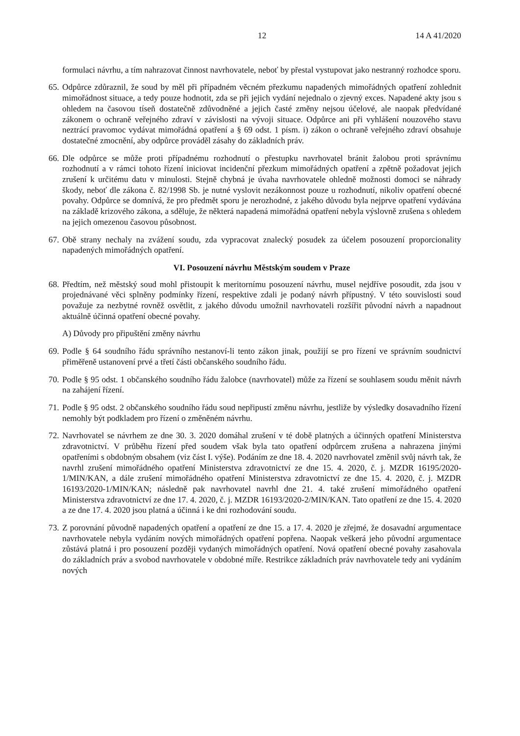12 14 A 41/2020
formulaci návrhu, a tím nahrazovat činnost navrhovatele, neboť by přestal vystupovat jako nestranný rozhodce sporu.
65.
Odpůrce zdůraznil, že soud by měl při případném věcném přezkumu napadených mimořádných opatření zohlednit mimořádnost situace, a tedy pouze hodnotit, zda se při jejich vydání nejednalo o zjevný exces. Napadené akty jsou s ohledem na časovou tíseň dostatečně zdůvodněné a jejich časté změny nejsou účelové, ale naopak předvídané zákonem o ochraně veřejného zdraví v závislosti na vývoji situace. Odpůrce ani při vyhlášení nouzového stavu neztrácí pravomoc vydávat mimořádná opatření a § 69 odst. 1 písm. i) zákon o ochraně veřejného zdraví obsahuje dostatečné zmocnění, aby odpůrce prováděl zásahy do základních práv.
66.
Dle odpůrce se může proti případnému rozhodnutí o přestupku navrhovatel bránit žalobou proti správnímu rozhodnutí a v rámci tohoto řízení iniciovat incidenční přezkum mimořádných opatření a zpětně požadovat jejich zrušení k určitému datu v minulosti. Stejně chybná je úvaha navrhovatele ohledně možnosti domoci se náhrady škody, neboť dle zákona č. 82/1998 Sb. je nutné vyslovit nezákonnost pouze u rozhodnutí, nikoliv opatření obecné povahy. Odpůrce se domnívá, že pro předmět sporu je nerozhodné, z jakého důvodu byla nejprve opatření vydávána na základě krizového zákona, a sděluje, že některá napadená mimořádná opatření nebyla výslovně zrušena s ohledem na jejich omezenou časovou působnost.
67.
Obě strany nechaly na zvážení soudu, zda vypracovat znalecký posudek za účelem posouzení proporcionality napadených mimořádných opatření.
VI. Posouzení návrhu Městským soudem v Praze
68.
Předtím, než městský soud mohl přistoupit k meritornímu posouzení návrhu, musel nejdříve posoudit, zda jsou v projednávané věci splněny podmínky řízení, respektive zdali je podaný návrh přípustný. V této souvislosti soud považuje za nezbytné rovněž osvětlit, z jakého důvodu umožnil navrhovateli rozšířit původní návrh a napadnout aktuálně účinná opatření obecné povahy.
A) Důvody pro připuštění změny návrhu
69.
Podle § 64 soudního řádu správního nestanoví-li tento zákon jinak, použijí se pro řízení ve správním soudnictví přiměřeně ustanovení prvé a třetí části občanského soudního řádu.
70.
Podle § 95 odst. 1 občanského soudního řádu žalobce (navrhovatel) může za řízení se souhlasem soudu měnit návrh na zahájení řízení.
71.
Podle § 95 odst. 2 občanského soudního řádu soud nepřipustí změnu návrhu, jestliže by výsledky dosavadního řízení nemohly být podkladem pro řízení o změněném návrhu.
72.
Navrhovatel se návrhem ze dne 30. 3. 2020 domáhal zrušení v té době platných a účinných opatření Ministerstva zdravotnictví. V průběhu řízení před soudem však byla tato opatření odpůrcem zrušena a nahrazena jinými opatřeními s obdobným obsahem (viz část I. výše). Podáním ze dne 18. 4. 2020 navrhovatel změnil svůj návrh tak, že navrhl zrušení mimořádného opatření Ministerstva zdravotnictví ze dne 15. 4. 2020, č. j. MZDR 16195/2020-1/MIN/KAN, a dále zrušení mimořádného opatření Ministerstva zdravotnictví ze dne 15. 4. 2020, č. j. MZDR 16193/2020-1/MIN/KAN; následně pak navrhovatel navrhl dne 21. 4. také zrušení mimořádného opatření Ministerstva zdravotnictví ze dne 17. 4. 2020, č. j. MZDR 16193/2020-2/MIN/KAN. Tato opatření ze dne 15. 4. 2020 a ze dne 17. 4. 2020 jsou platná a účinná i ke dni rozhodování soudu.
73.
Z porovnání původně napadených opatření a opatření ze dne 15. a 17. 4. 2020 je zřejmé, že dosavadní argumentace navrhovatele nebyla vydáním nových mimořádných opatření popřena. Naopak veškerá jeho původní argumentace zůstává platná i pro posouzení později vydaných mimořádných opatření. Nová opatření obecné povahy zasahovala do základních práv a svobod navrhovatele v obdobné míře. Restrikce základních práv navrhovatele tedy ani vydáním nových